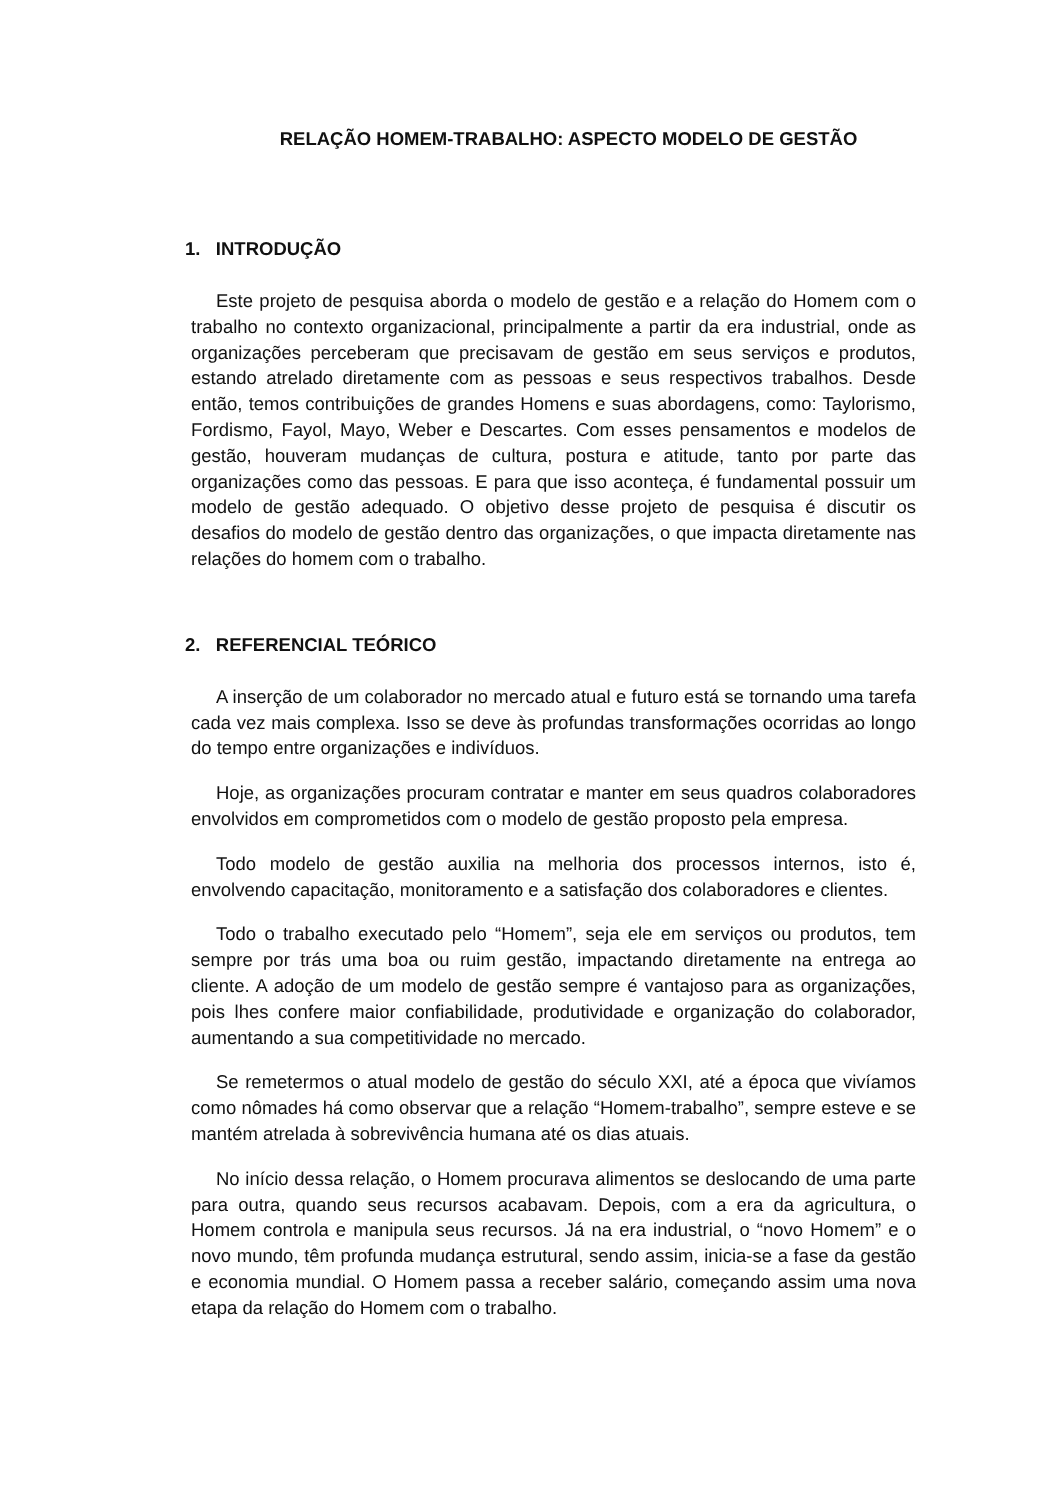RELAÇÃO HOMEM-TRABALHO: ASPECTO MODELO DE GESTÃO
1. INTRODUÇÃO
Este projeto de pesquisa aborda o modelo de gestão e a relação do Homem com o trabalho no contexto organizacional, principalmente a partir da era industrial, onde as organizações perceberam que precisavam de gestão em seus serviços e produtos, estando atrelado diretamente com as pessoas e seus respectivos trabalhos. Desde então, temos contribuições de grandes Homens e suas abordagens, como: Taylorismo, Fordismo, Fayol, Mayo, Weber e Descartes. Com esses pensamentos e modelos de gestão, houveram mudanças de cultura, postura e atitude, tanto por parte das organizações como das pessoas. E para que isso aconteça, é fundamental possuir um modelo de gestão adequado. O objetivo desse projeto de pesquisa é discutir os desafios do modelo de gestão dentro das organizações, o que impacta diretamente nas relações do homem com o trabalho.
2. REFERENCIAL TEÓRICO
A inserção de um colaborador no mercado atual e futuro está se tornando uma tarefa cada vez mais complexa. Isso se deve às profundas transformações ocorridas ao longo do tempo entre organizações e indivíduos.
Hoje, as organizações procuram contratar e manter em seus quadros colaboradores envolvidos em comprometidos com o modelo de gestão proposto pela empresa.
Todo modelo de gestão auxilia na melhoria dos processos internos, isto é, envolvendo capacitação, monitoramento e a satisfação dos colaboradores e clientes.
Todo o trabalho executado pelo “Homem”, seja ele em serviços ou produtos, tem sempre por trás uma boa ou ruim gestão, impactando diretamente na entrega ao cliente. A adoção de um modelo de gestão sempre é vantajoso para as organizações, pois lhes confere maior confiabilidade, produtividade e organização do colaborador, aumentando a sua competitividade no mercado.
Se remetermos o atual modelo de gestão do século XXI, até a época que vivíamos como nômades há como observar que a relação “Homem-trabalho”, sempre esteve e se mantém atrelada à sobrevivência humana até os dias atuais.
No início dessa relação, o Homem procurava alimentos se deslocando de uma parte para outra, quando seus recursos acabavam. Depois, com a era da agricultura, o Homem controla e manipula seus recursos. Já na era industrial, o “novo Homem” e o novo mundo, têm profunda mudança estrutural, sendo assim, inicia-se a fase da gestão e economia mundial. O Homem passa a receber salário, começando assim uma nova etapa da relação do Homem com o trabalho.